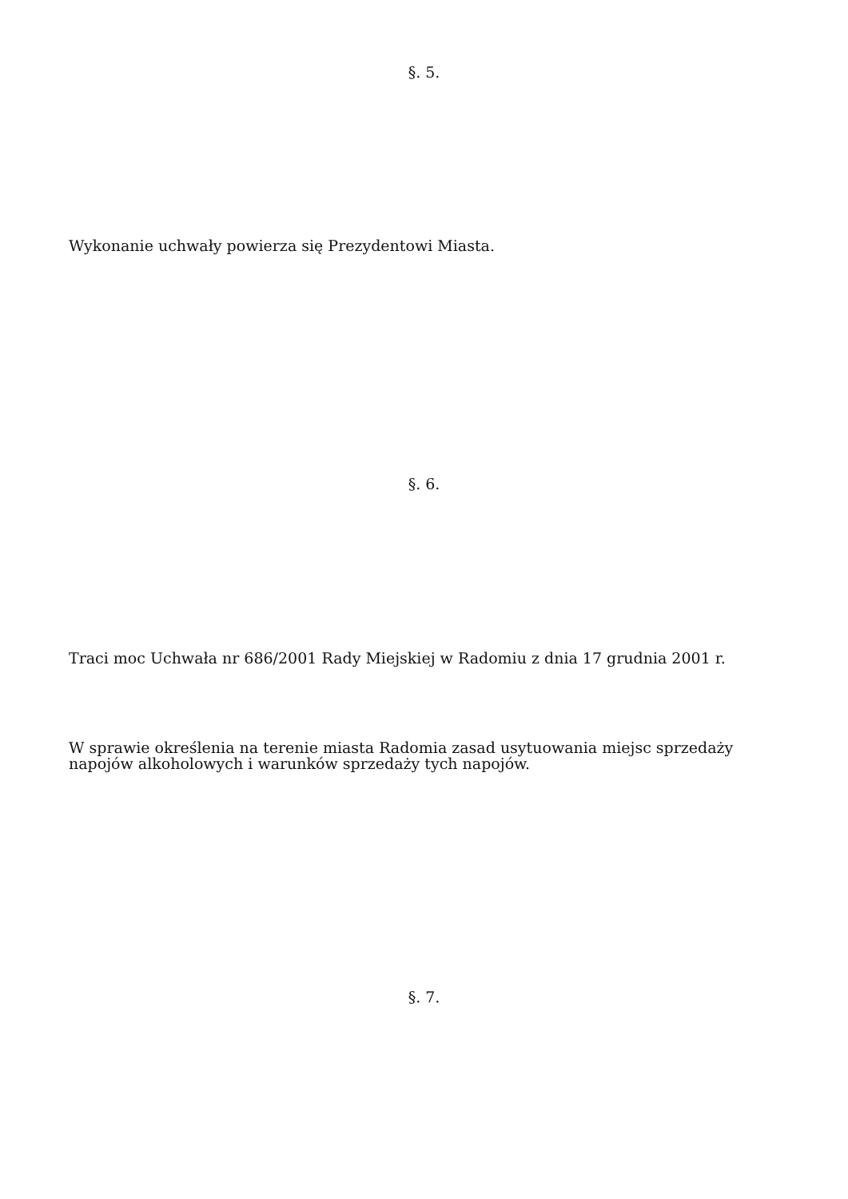§. 5.
Wykonanie uchwały powierza się Prezydentowi Miasta.
§. 6.
Traci moc Uchwała nr 686/2001 Rady Miejskiej w Radomiu z dnia 17 grudnia 2001 r.
W sprawie określenia na terenie miasta Radomia zasad usytuowania miejsc sprzedaży napojów alkoholowych i warunków sprzedaży tych napojów.
§. 7.